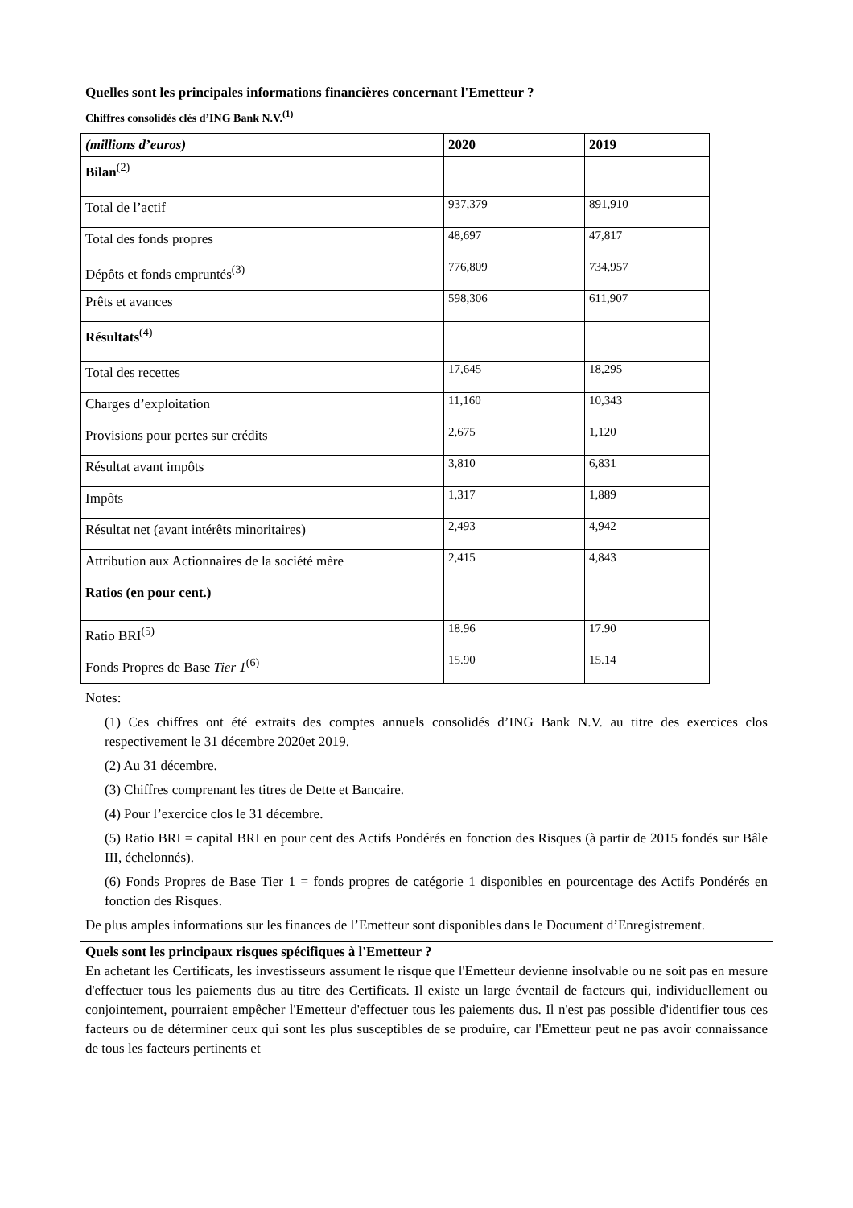Quelles sont les principales informations financières concernant l'Emetteur ?
Chiffres consolidés clés d’ING Bank N.V.<sup>(1)</sup>
| (millions d’euros) | 2020 | 2019 |
| --- | --- | --- |
| Bilan<sup>(2)</sup> | | |
| Total de l’actif | 937,379 | 891,910 |
| Total des fonds propres | 48,697 | 47,817 |
| Dépôts et fonds empruntés<sup>(3)</sup> | 776,809 | 734,957 |
| Prêts et avances | 598,306 | 611,907 |
| Résultats<sup>(4)</sup> | | |
| Total des recettes | 17,645 | 18,295 |
| Charges d’exploitation | 11,160 | 10,343 |
| Provisions pour pertes sur crédits | 2,675 | 1,120 |
| Résultat avant impôts | 3,810 | 6,831 |
| Impôts | 1,317 | 1,889 |
| Résultat net (avant intérêts minoritaires) | 2,493 | 4,942 |
| Attribution aux Actionnaires de la société mère | 2,415 | 4,843 |
| Ratios (en pour cent.) | | |
| Ratio BRI<sup>(5)</sup> | 18.96 | 17.90 |
| Fonds Propres de Base Tier 1<sup>(6)</sup> | 15.90 | 15.14 |
Notes:
(1) Ces chiffres ont été extraits des comptes annuels consolidés d’ING Bank N.V. au titre des exercices clos respectivement le 31 décembre 2020et 2019.
(2) Au 31 décembre.
(3) Chiffres comprenant les titres de Dette et Bancaire.
(4) Pour l’exercice clos le 31 décembre.
(5) Ratio BRI = capital BRI en pour cent des Actifs Pondérés en fonction des Risques (à partir de 2015 fondés sur Bâle III, échelonnés).
(6) Fonds Propres de Base Tier 1 = fonds propres de catégorie 1 disponibles en pourcentage des Actifs Pondérés en fonction des Risques.
De plus amples informations sur les finances de l’Emetteur sont disponibles dans le Document d’Enregistrement.
Quels sont les principaux risques spécifiques à l'Emetteur ?
En achetant les Certificats, les investisseurs assument le risque que l'Emetteur devienne insolvable ou ne soit pas en mesure d'effectuer tous les paiements dus au titre des Certificats. Il existe un large éventail de facteurs qui, individuellement ou conjointement, pourraient empêcher l'Emetteur d'effectuer tous les paiements dus. Il n'est pas possible d'identifier tous ces facteurs ou de déterminer ceux qui sont les plus susceptibles de se produire, car l'Emetteur peut ne pas avoir connaissance de tous les facteurs pertinents et